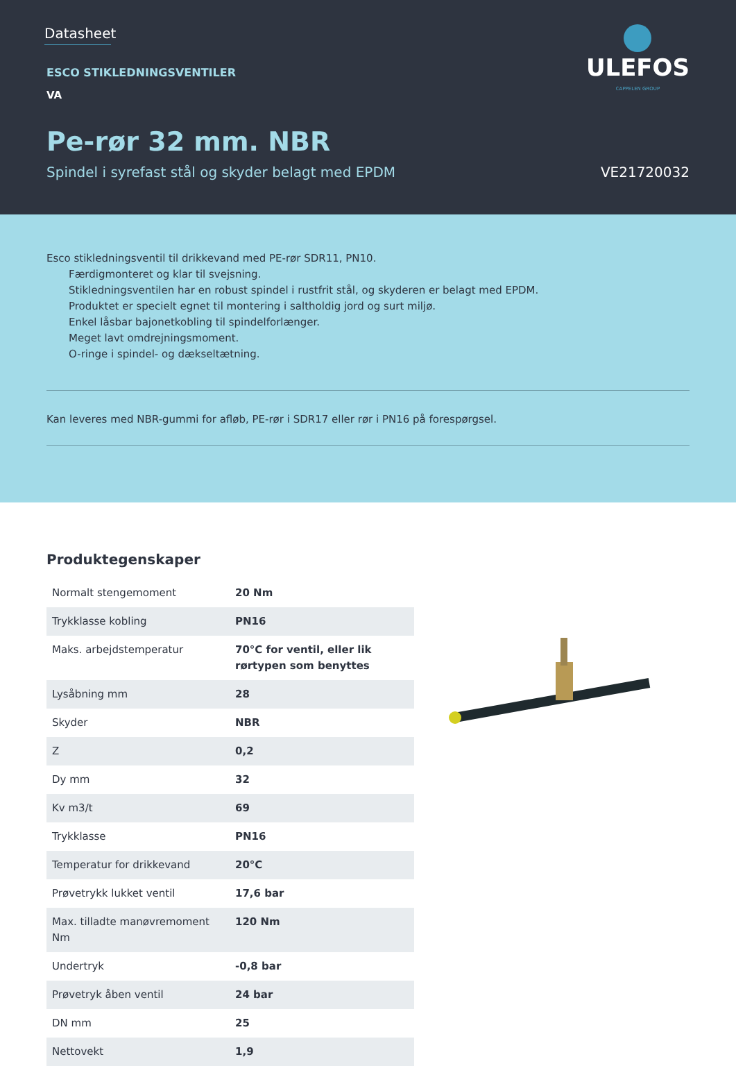Datasheet
ESCO STIKLEDNINGSVENTILER
VA
Pe-rør 32 mm. NBR
Spindel i syrefast stål og skyder belagt med EPDM VE21720032
ULEFOS
CAPPELEN GROUP
Esco stikledningsventil til drikkevand med PE-rør SDR11, PN10.
Færdigmonteret og klar til svejsning.
Stikledningsventilen har en robust spindel i rustfrit stål, og skyderen er belagt med EPDM.
Produktet er specielt egnet til montering i saltholdig jord og surt miljø.
Enkel låsbar bajonetkobling til spindelforlænger.
Meget lavt omdrejningsmoment.
O-ringe i spindel- og dækseltætning.
Kan leveres med NBR-gummi for afløb, PE-rør i SDR17 eller rør i PN16 på forespørgsel.
Produktegenskaper
| Normalt stengemoment | 20 Nm |
| Trykklasse kobling | PN16 |
| Maks. arbejdstemperatur | 70°C for ventil, eller lik rørtypen som benyttes |
| Lysåbning mm | 28 |
| Skyder | NBR |
| Z | 0,2 |
| Dy mm | 32 |
| Kv m3/t | 69 |
| Trykklasse | PN16 |
| Temperatur for drikkevand | 20°C |
| Prøvetrykk lukket ventil | 17,6 bar |
| Max. tilladte manøvremoment Nm | 120 Nm |
| Undertryk | -0,8 bar |
| Prøvetryk åben ventil | 24 bar |
| DN mm | 25 |
| Nettovekt | 1,9 |